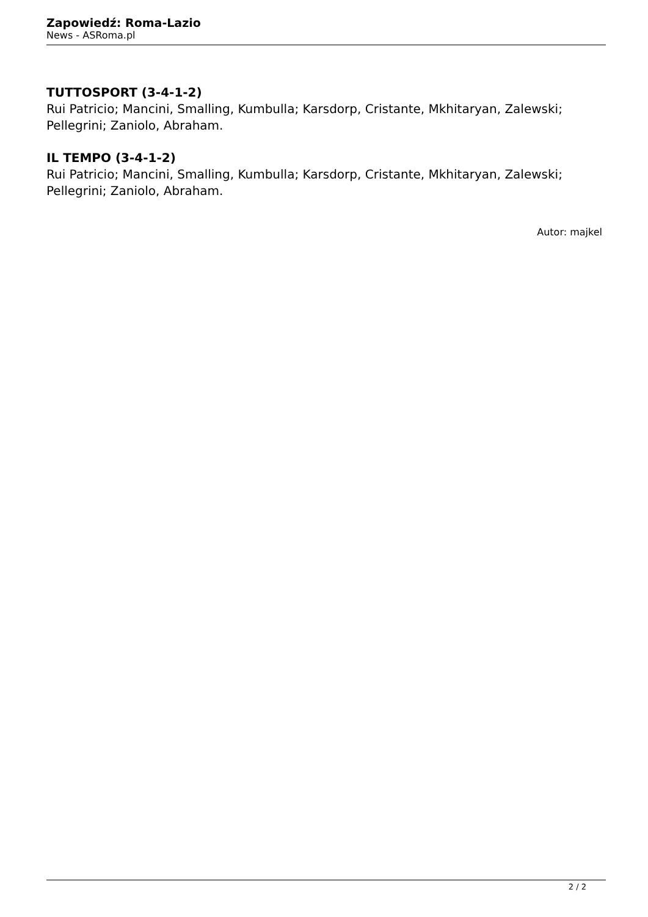Zapowiedź: Roma-Lazio
News - ASRoma.pl
TUTTOSPORT (3-4-1-2)
Rui Patricio; Mancini, Smalling, Kumbulla; Karsdorp, Cristante, Mkhitaryan, Zalewski; Pellegrini; Zaniolo, Abraham.
IL TEMPO (3-4-1-2)
Rui Patricio; Mancini, Smalling, Kumbulla; Karsdorp, Cristante, Mkhitaryan, Zalewski; Pellegrini; Zaniolo, Abraham.
Autor: majkel
2 / 2